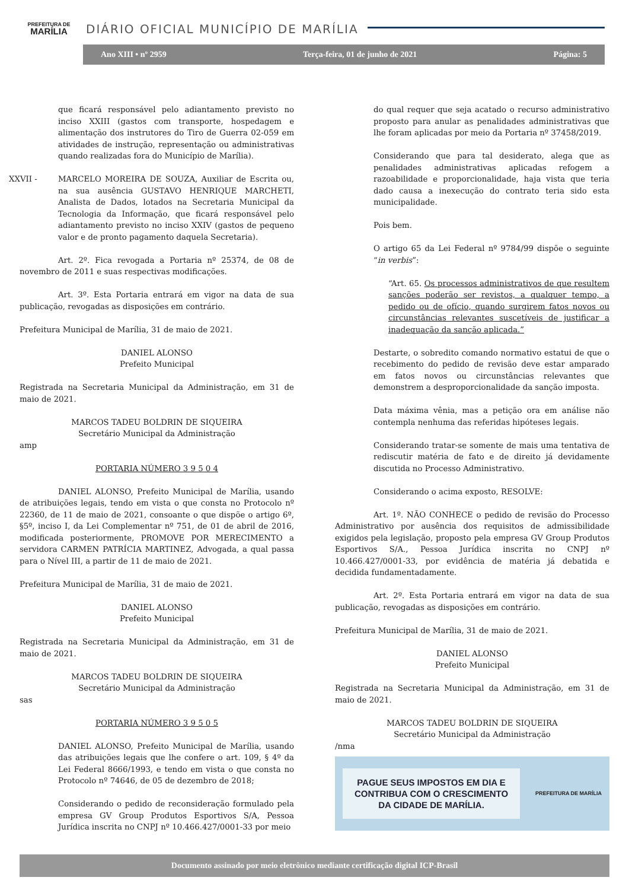PREFEITURA DE
MARÍLIA
DIÁRIO OFICIAL MUNICÍPIO DE MARÍLIA
Ano XIII • nº 2959 Terça-feira, 01 de junho de 2021 Página: 5
que ficará responsável pelo adiantamento previsto no inciso XXIII (gastos com transporte, hospedagem e alimentação dos instrutores do Tiro de Guerra 02-059 em atividades de instrução, representação ou administrativas quando realizadas fora do Município de Marília).
XXVII - MARCELO MOREIRA DE SOUZA, Auxiliar de Escrita ou, na sua ausência GUSTAVO HENRIQUE MARCHETI, Analista de Dados, lotados na Secretaria Municipal da Tecnologia da Informação, que ficará responsável pelo adiantamento previsto no inciso XXIV (gastos de pequeno valor e de pronto pagamento daquela Secretaria).
Art. 2º. Fica revogada a Portaria nº 25374, de 08 de novembro de 2011 e suas respectivas modificações.
Art. 3º. Esta Portaria entrará em vigor na data de sua publicação, revogadas as disposições em contrário.
Prefeitura Municipal de Marília, 31 de maio de 2021.
DANIEL ALONSO
Prefeito Municipal
Registrada na Secretaria Municipal da Administração, em 31 de maio de 2021.
MARCOS TADEU BOLDRIN DE SIQUEIRA
Secretário Municipal da Administração
amp
PORTARIA NÚMERO 3 9 5 0 4
DANIEL ALONSO, Prefeito Municipal de Marília, usando de atribuições legais, tendo em vista o que consta no Protocolo nº 22360, de 11 de maio de 2021, consoante o que dispõe o artigo 6º, §5º, inciso I, da Lei Complementar nº 751, de 01 de abril de 2016, modificada posteriormente, PROMOVE POR MERECIMENTO a servidora CARMEN PATRÍCIA MARTINEZ, Advogada, a qual passa para o Nível III, a partir de 11 de maio de 2021.
Prefeitura Municipal de Marília, 31 de maio de 2021.
DANIEL ALONSO
Prefeito Municipal
Registrada na Secretaria Municipal da Administração, em 31 de maio de 2021.
MARCOS TADEU BOLDRIN DE SIQUEIRA
Secretário Municipal da Administração
sas
PORTARIA NÚMERO 3 9 5 0 5
DANIEL ALONSO, Prefeito Municipal de Marília, usando das atribuições legais que lhe confere o art. 109, § 4º da Lei Federal 8666/1993, e tendo em vista o que consta no Protocolo nº 74646, de 05 de dezembro de 2018;
Considerando o pedido de reconsideração formulado pela empresa GV Group Produtos Esportivos S/A, Pessoa Jurídica inscrita no CNPJ nº 10.466.427/0001-33 por meio
do qual requer que seja acatado o recurso administrativo proposto para anular as penalidades administrativas que lhe foram aplicadas por meio da Portaria nº 37458/2019.
Considerando que para tal desiderato, alega que as penalidades administrativas aplicadas refogem a razoabilidade e proporcionalidade, haja vista que teria dado causa a inexecução do contrato teria sido esta municipalidade.
Pois bem.
O artigo 65 da Lei Federal nº 9784/99 dispõe o seguinte “in verbis”:
“Art. 65. Os processos administrativos de que resultem sanções poderão ser revistos, a qualquer tempo, a pedido ou de ofício, quando surgirem fatos novos ou circunstâncias relevantes suscetíveis de justificar a inadequação da sanção aplicada.”
Destarte, o sobredito comando normativo estatui de que o recebimento do pedido de revisão deve estar amparado em fatos novos ou circunstâncias relevantes que demonstrem a desproporcionalidade da sanção imposta.
Data máxima vênia, mas a petição ora em análise não contempla nenhuma das referidas hipóteses legais.
Considerando tratar-se somente de mais uma tentativa de rediscutir matéria de fato e de direito já devidamente discutida no Processo Administrativo.
Considerando o acima exposto, RESOLVE:
Art. 1º. NÃO CONHECE o pedido de revisão do Processo Administrativo por ausência dos requisitos de admissibilidade exigidos pela legislação, proposto pela empresa GV Group Produtos Esportivos S/A., Pessoa Jurídica inscrita no CNPJ nº 10.466.427/0001-33, por evidência de matéria já debatida e decidida fundamentadamente.
Art. 2º. Esta Portaria entrará em vigor na data de sua publicação, revogadas as disposições em contrário.
Prefeitura Municipal de Marília, 31 de maio de 2021.
DANIEL ALONSO
Prefeito Municipal
Registrada na Secretaria Municipal da Administração, em 31 de maio de 2021.
MARCOS TADEU BOLDRIN DE SIQUEIRA
Secretário Municipal da Administração
/nma
PAGUE SEUS IMPOSTOS EM DIA E
CONTRIBUA COM O CRESCIMENTO
DA CIDADE DE MARÍLIA.
PREFEITURA DE MARÍLIA
Documento assinado por meio eletrônico mediante certificação digital ICP-Brasil